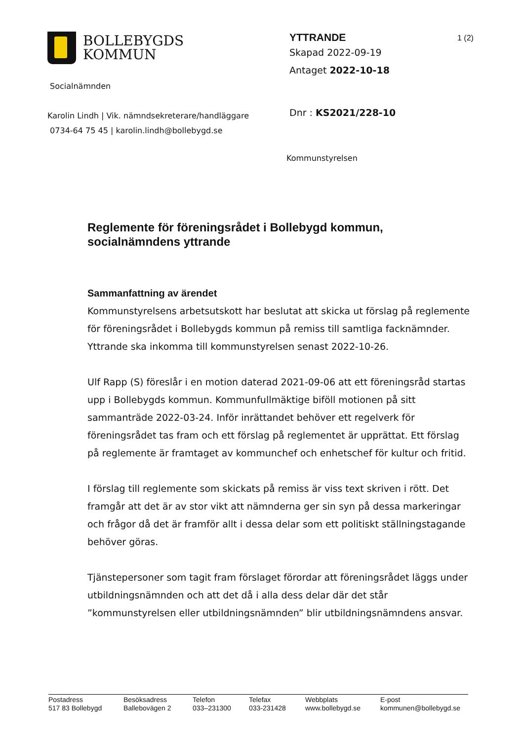BOLLEBYGDS
KOMMUN
Socialnämnden
Karolin Lindh | Vik. nämndsekreterare/handläggare
0734-64 75 45 | karolin.lindh@bollebygd.se
YTTRANDE
Skapad 2022-09-19
Antaget 2022-10-18
Dnr : KS2021/228-10
Kommunstyrelsen
1 (2)
Reglemente för föreningsrådet i Bollebygd kommun, socialnämndens yttrande
Sammanfattning av ärendet
Kommunstyrelsens arbetsutskott har beslutat att skicka ut förslag på reglemente för föreningsrådet i Bollebygds kommun på remiss till samtliga facknämnder. Yttrande ska inkomma till kommunstyrelsen senast 2022-10-26.
Ulf Rapp (S) föreslår i en motion daterad 2021-09-06 att ett föreningsråd startas upp i Bollebygds kommun. Kommunfullmäktige biföll motionen på sitt sammanträde 2022-03-24. Inför inrättandet behöver ett regelverk för föreningsrådet tas fram och ett förslag på reglementet är upprättat. Ett förslag på reglemente är framtaget av kommunchef och enhetschef för kultur och fritid.
I förslag till reglemente som skickats på remiss är viss text skriven i rött. Det framgår att det är av stor vikt att nämnderna ger sin syn på dessa markeringar och frågor då det är framför allt i dessa delar som ett politiskt ställningstagande behöver göras.
Tjänstepersoner som tagit fram förslaget förordar att föreningsrådet läggs under utbildningsnämnden och att det då i alla dess delar där det står ”kommunstyrelsen eller utbildningsnämnden” blir utbildningsnämndens ansvar.
Postadress
517 83 Bollebygd
Besöksadress
Ballebovägen 2
Telefon
033–231300
Telefax
033-231428
Webbplats
www.bollebygd.se
E-post
kommunen@bollebygd.se